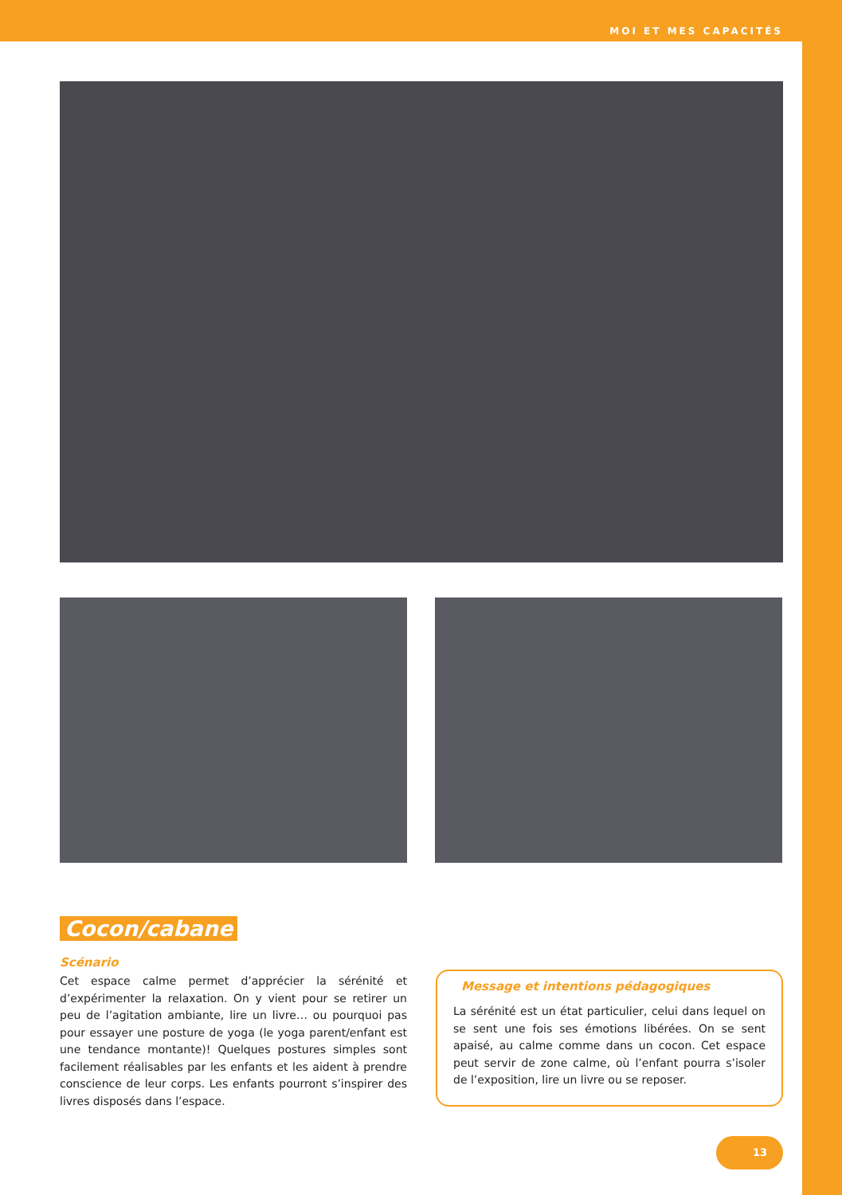MOI ET MES CAPACITÉS
Cocon/cabane
Scénario
Cet espace calme permet d’apprécier la sérénité et d’expérimenter la relaxation. On y vient pour se retirer un peu de l’agitation ambiante, lire un livre… ou pourquoi pas pour essayer une posture de yoga (le yoga parent/enfant est une tendance montante)! Quelques postures simples sont facilement réalisables par les enfants et les aident à prendre conscience de leur corps. Les enfants pourront s’inspirer des livres disposés dans l’espace.
Message et intentions pédagogiques
La sérénité est un état particulier, celui dans lequel on se sent une fois ses émotions libérées. On se sent apaisé, au calme comme dans un cocon. Cet espace peut servir de zone calme, où l’enfant pourra s’isoler de l’exposition, lire un livre ou se reposer.
13